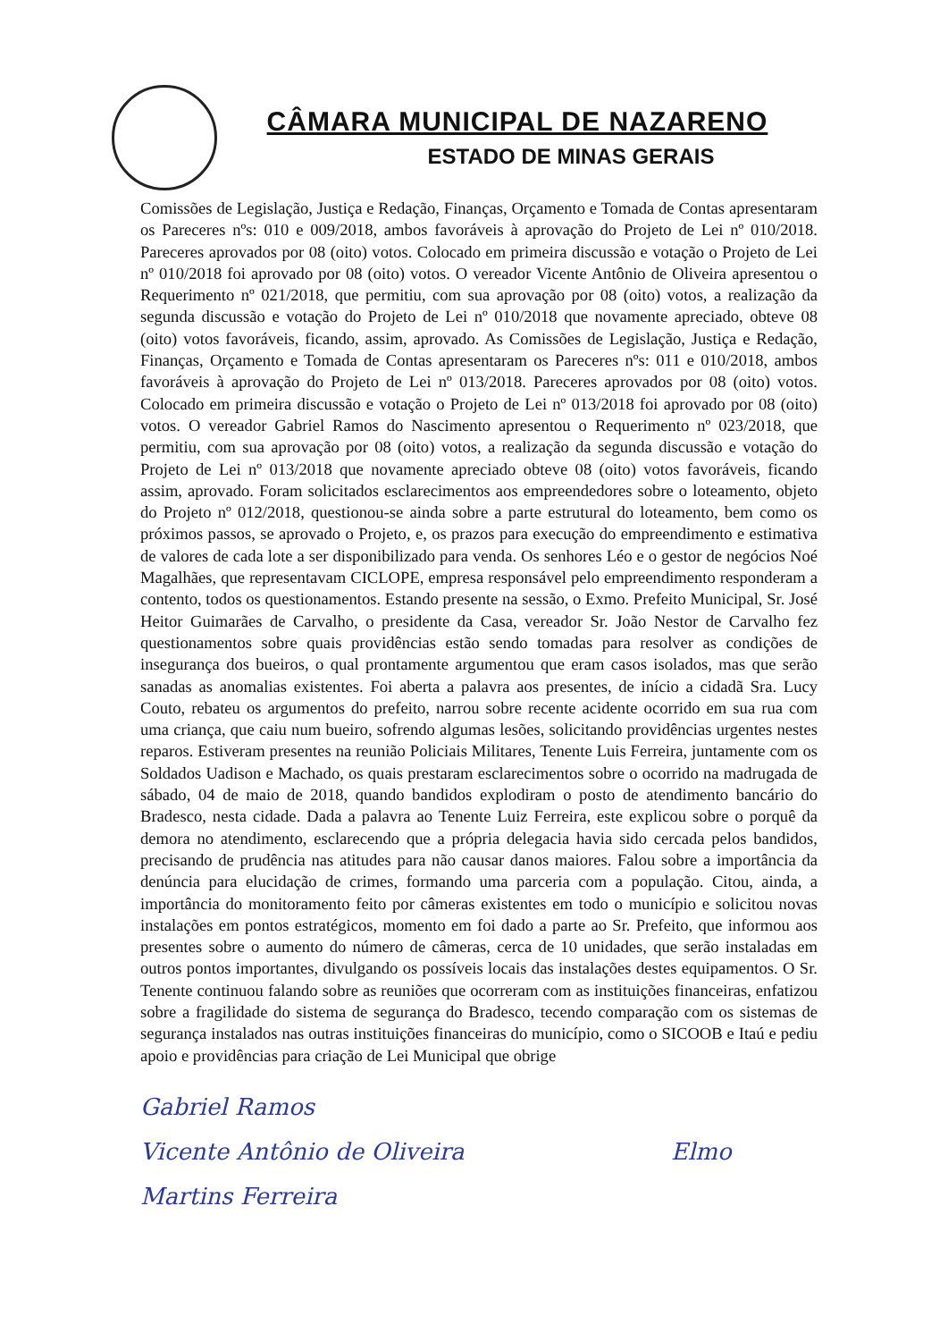CÂMARA MUNICIPAL DE NAZARENO
ESTADO DE MINAS GERAIS
Comissões de Legislação, Justiça e Redação, Finanças, Orçamento e Tomada de Contas apresentaram os Pareceres nºs: 010 e 009/2018, ambos favoráveis à aprovação do Projeto de Lei nº 010/2018. Pareceres aprovados por 08 (oito) votos. Colocado em primeira discussão e votação o Projeto de Lei nº 010/2018 foi aprovado por 08 (oito) votos. O vereador Vicente Antônio de Oliveira apresentou o Requerimento nº 021/2018, que permitiu, com sua aprovação por 08 (oito) votos, a realização da segunda discussão e votação do Projeto de Lei nº 010/2018 que novamente apreciado, obteve 08 (oito) votos favoráveis, ficando, assim, aprovado. As Comissões de Legislação, Justiça e Redação, Finanças, Orçamento e Tomada de Contas apresentaram os Pareceres nºs: 011 e 010/2018, ambos favoráveis à aprovação do Projeto de Lei nº 013/2018. Pareceres aprovados por 08 (oito) votos. Colocado em primeira discussão e votação o Projeto de Lei nº 013/2018 foi aprovado por 08 (oito) votos. O vereador Gabriel Ramos do Nascimento apresentou o Requerimento nº 023/2018, que permitiu, com sua aprovação por 08 (oito) votos, a realização da segunda discussão e votação do Projeto de Lei nº 013/2018 que novamente apreciado obteve 08 (oito) votos favoráveis, ficando assim, aprovado. Foram solicitados esclarecimentos aos empreendedores sobre o loteamento, objeto do Projeto nº 012/2018, questionou-se ainda sobre a parte estrutural do loteamento, bem como os próximos passos, se aprovado o Projeto, e, os prazos para execução do empreendimento e estimativa de valores de cada lote a ser disponibilizado para venda. Os senhores Léo e o gestor de negócios Noé Magalhães, que representavam CICLOPE, empresa responsável pelo empreendimento responderam a contento, todos os questionamentos. Estando presente na sessão, o Exmo. Prefeito Municipal, Sr. José Heitor Guimarães de Carvalho, o presidente da Casa, vereador Sr. João Nestor de Carvalho fez questionamentos sobre quais providências estão sendo tomadas para resolver as condições de insegurança dos bueiros, o qual prontamente argumentou que eram casos isolados, mas que serão sanadas as anomalias existentes. Foi aberta a palavra aos presentes, de início a cidadã Sra. Lucy Couto, rebateu os argumentos do prefeito, narrou sobre recente acidente ocorrido em sua rua com uma criança, que caiu num bueiro, sofrendo algumas lesões, solicitando providências urgentes nestes reparos. Estiveram presentes na reunião Policiais Militares, Tenente Luis Ferreira, juntamente com os Soldados Uadison e Machado, os quais prestaram esclarecimentos sobre o ocorrido na madrugada de sábado, 04 de maio de 2018, quando bandidos explodiram o posto de atendimento bancário do Bradesco, nesta cidade. Dada a palavra ao Tenente Luiz Ferreira, este explicou sobre o porquê da demora no atendimento, esclarecendo que a própria delegacia havia sido cercada pelos bandidos, precisando de prudência nas atitudes para não causar danos maiores. Falou sobre a importância da denúncia para elucidação de crimes, formando uma parceria com a população. Citou, ainda, a importância do monitoramento feito por câmeras existentes em todo o município e solicitou novas instalações em pontos estratégicos, momento em foi dado a parte ao Sr. Prefeito, que informou aos presentes sobre o aumento do número de câmeras, cerca de 10 unidades, que serão instaladas em outros pontos importantes, divulgando os possíveis locais das instalações destes equipamentos. O Sr. Tenente continuou falando sobre as reuniões que ocorreram com as instituições financeiras, enfatizou sobre a fragilidade do sistema de segurança do Bradesco, tecendo comparação com os sistemas de segurança instalados nas outras instituições financeiras do município, como o SICOOB e Itaú e pediu apoio e providências para criação de Lei Municipal que obrige
Gabriel Ramos
Vicente Antônio de Oliveira Elmo Martins Ferreira